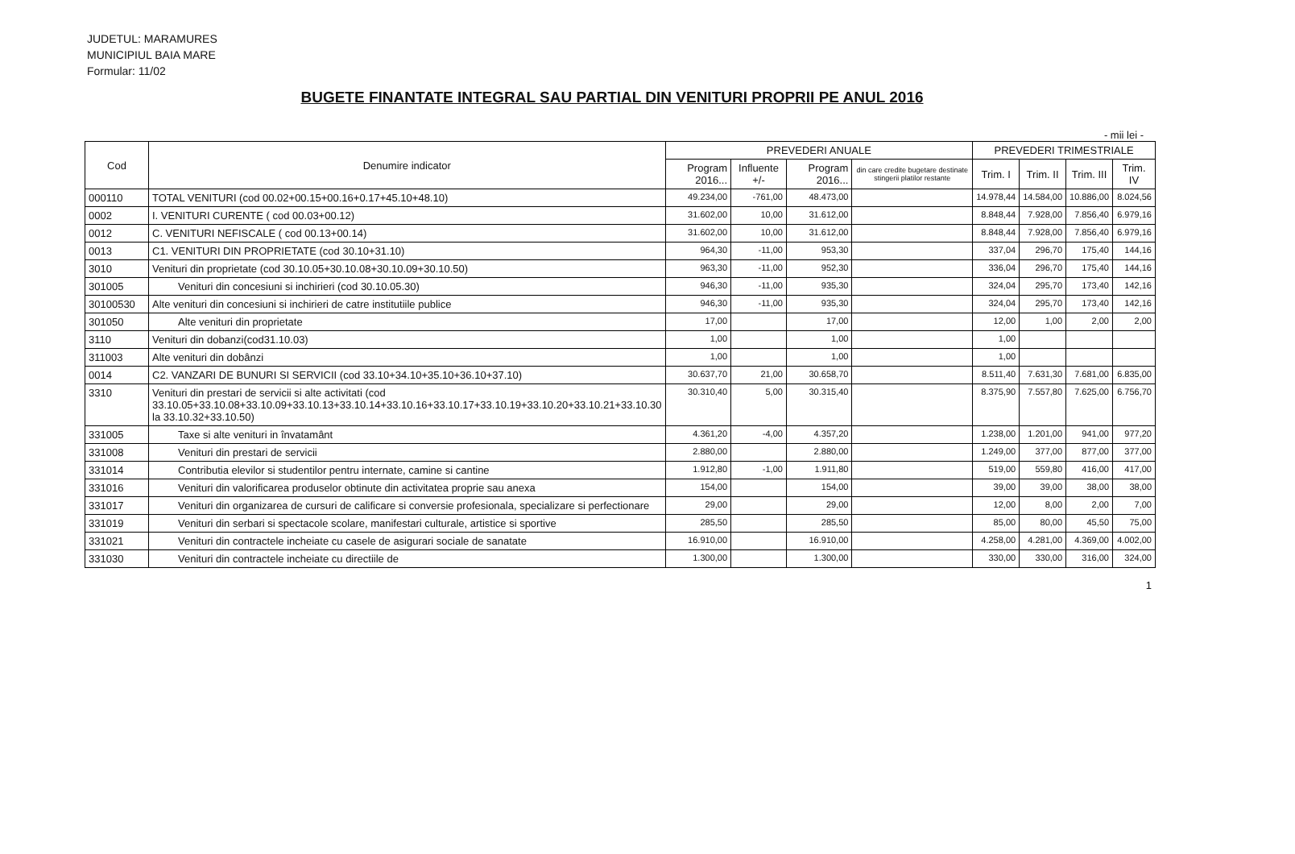JUDETUL: MARAMURES
MUNICIPIUL BAIA MARE
Formular: 11/02
BUGETE FINANTATE INTEGRAL SAU PARTIAL DIN VENITURI PROPRII PE ANUL 2016
- mii lei -
| Cod | Denumire indicator | PREVEDERI ANUALE | | | | PREVEDERI TRIMESTRIALE | | | |
| --- | --- | --- | --- | --- | --- | --- | --- | --- | --- |
| | | Program 2016... | Influente +/- | Program 2016... | din care credite bugetare destinate stingerii platilor restante | Trim. I | Trim. II | Trim. III | Trim. IV |
| 000110 | TOTAL VENITURI (cod 00.02+00.15+00.16+0.17+45.10+48.10) | 49.234,00 | -761,00 | 48.473,00 | | 14.978,44 | 14.584,00 | 10.886,00 | 8.024,56 |
| 0002 | I. VENITURI CURENTE ( cod 00.03+00.12) | 31.602,00 | 10,00 | 31.612,00 | | 8.848,44 | 7.928,00 | 7.856,40 | 6.979,16 |
| 0012 | C. VENITURI NEFISCALE ( cod 00.13+00.14) | 31.602,00 | 10,00 | 31.612,00 | | 8.848,44 | 7.928,00 | 7.856,40 | 6.979,16 |
| 0013 | C1. VENITURI DIN PROPRIETATE (cod 30.10+31.10) | 964,30 | -11,00 | 953,30 | | 337,04 | 296,70 | 175,40 | 144,16 |
| 3010 | Venituri din proprietate (cod 30.10.05+30.10.08+30.10.09+30.10.50) | 963,30 | -11,00 | 952,30 | | 336,04 | 296,70 | 175,40 | 144,16 |
| 301005 | Venituri din concesiuni si inchirieri (cod 30.10.05.30) | 946,30 | -11,00 | 935,30 | | 324,04 | 295,70 | 173,40 | 142,16 |
| 30100530 | Alte venituri din concesiuni si inchirieri de catre institutiile publice | 946,30 | -11,00 | 935,30 | | 324,04 | 295,70 | 173,40 | 142,16 |
| 301050 | Alte venituri din proprietate | 17,00 | | 17,00 | | 12,00 | 1,00 | 2,00 | 2,00 |
| 3110 | Venituri din dobanzi(cod31.10.03) | 1,00 | | 1,00 | | 1,00 | | | |
| 311003 | Alte venituri din dobânzi | 1,00 | | 1,00 | | 1,00 | | | |
| 0014 | C2. VANZARI DE BUNURI SI SERVICII (cod 33.10+34.10+35.10+36.10+37.10) | 30.637,70 | 21,00 | 30.658,70 | | 8.511,40 | 7.631,30 | 7.681,00 | 6.835,00 |
| 3310 | Venituri din prestari de servicii si alte activitati (cod 33.10.05+33.10.08+33.10.09+33.10.13+33.10.14+33.10.16+33.10.17+33.10.19+33.10.20+33.10.21+33.10.30 la 33.10.32+33.10.50) | 30.310,40 | 5,00 | 30.315,40 | | 8.375,90 | 7.557,80 | 7.625,00 | 6.756,70 |
| 331005 | Taxe si alte venituri in învatamânt | 4.361,20 | -4,00 | 4.357,20 | | 1.238,00 | 1.201,00 | 941,00 | 977,20 |
| 331008 | Venituri din prestari de servicii | 2.880,00 | | 2.880,00 | | 1.249,00 | 377,00 | 877,00 | 377,00 |
| 331014 | Contributia elevilor si studentilor pentru internate, camine si cantine | 1.912,80 | -1,00 | 1.911,80 | | 519,00 | 559,80 | 416,00 | 417,00 |
| 331016 | Venituri din valorificarea produselor obtinute din activitatea proprie sau anexa | 154,00 | | 154,00 | | 39,00 | 39,00 | 38,00 | 38,00 |
| 331017 | Venituri din organizarea de cursuri de calificare si conversie profesionala, specializare si perfectionare | 29,00 | | 29,00 | | 12,00 | 8,00 | 2,00 | 7,00 |
| 331019 | Venituri din serbari si spectacole scolare, manifestari culturale, artistice si sportive | 285,50 | | 285,50 | | 85,00 | 80,00 | 45,50 | 75,00 |
| 331021 | Venituri din contractele incheiate cu casele de asigurari sociale de sanatate | 16.910,00 | | 16.910,00 | | 4.258,00 | 4.281,00 | 4.369,00 | 4.002,00 |
| 331030 | Venituri din contractele incheiate cu directiile de | 1.300,00 | | 1.300,00 | | 330,00 | 330,00 | 316,00 | 324,00 |
1